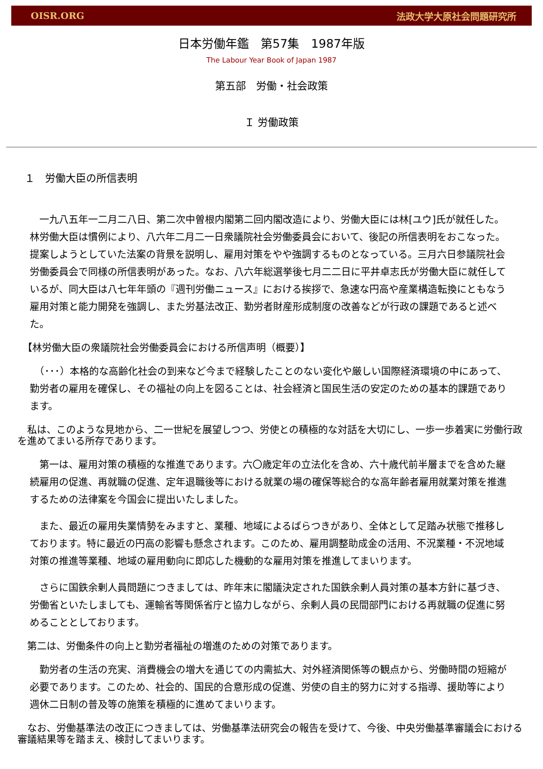OISR.ORG 法政大学大原社会問題研究所
日本労働年鑑　第57集　1987年版
The Labour Year Book of Japan 1987
第五部　労働・社会政策
Ｉ 労働政策
１　労働大臣の所信表明
　一九八五年一二月二八日、第二次中曽根内閣第二回内閣改造により、労働大臣には林[ユウ]氏が就任した。林労働大臣は慣例により、八六年二月二一日衆議院社会労働委員会において、後記の所信表明をおこなった。提案しようとしていた法案の背景を説明し、雇用対策をやや強調するものとなっている。三月六日参議院社会労働委員会で同様の所信表明があった。なお、八六年総選挙後七月二二日に平井卓志氏が労働大臣に就任しているが、同大臣は八七年年頭の『週刊労働ニュース』における挨拶で、急速な円高や産業構造転換にともなう雇用対策と能力開発を強調し、また労基法改正、勤労者財産形成制度の改善などが行政の課題であると述べた。
【林労働大臣の衆議院社会労働委員会における所信声明（概要）】
　（･･･）本格的な高齢化社会の到来など今まで経験したことのない変化や厳しい国際経済環境の中にあって、勤労者の雇用を確保し、その福祉の向上を図ることは、社会経済と国民生活の安定のための基本的課題であります。
　私は、このような見地から、二一世紀を展望しつつ、労使との積極的な対話を大切にし、一歩一歩着実に労働行政を進めてまいる所存であります。
　第一は、雇用対策の積極的な推進であります。六〇歳定年の立法化を含め、六十歳代前半層までを含めた継続雇用の促進、再就職の促進、定年退職後等における就業の場の確保等総合的な高年齢者雇用就業対策を推進するための法律案を今国会に提出いたしました。
　また、最近の雇用失業情勢をみますと、業種、地域によるばらつきがあり、全体として足踏み状態で推移しております。特に最近の円高の影響も懸念されます。このため、雇用調整助成金の活用、不況業種・不況地域対策の推進等業種、地域の雇用動向に即応した機動的な雇用対策を推進してまいります。
　さらに国鉄余剰人員問題につきましては、昨年末に閣議決定された国鉄余剰人員対策の基本方針に基づき、労働省といたしましても、運輸省等関係省庁と協力しながら、余剰人員の民間部門における再就職の促進に努めることとしております。
　第二は、労働条件の向上と勤労者福祉の増進のための対策であります。
　勤労者の生活の充実、消費機会の増大を通じての内需拡大、対外経済関係等の観点から、労働時間の短縮が必要であります。このため、社会的、国民的合意形成の促進、労使の自主的努力に対する指導、援助等により週休二日制の普及等の施策を積極的に進めてまいります。
　なお、労働基準法の改正につきましては、労働基準法研究会の報告を受けて、今後、中央労働基準審議会における審議結果等を踏まえ、検討してまいります。